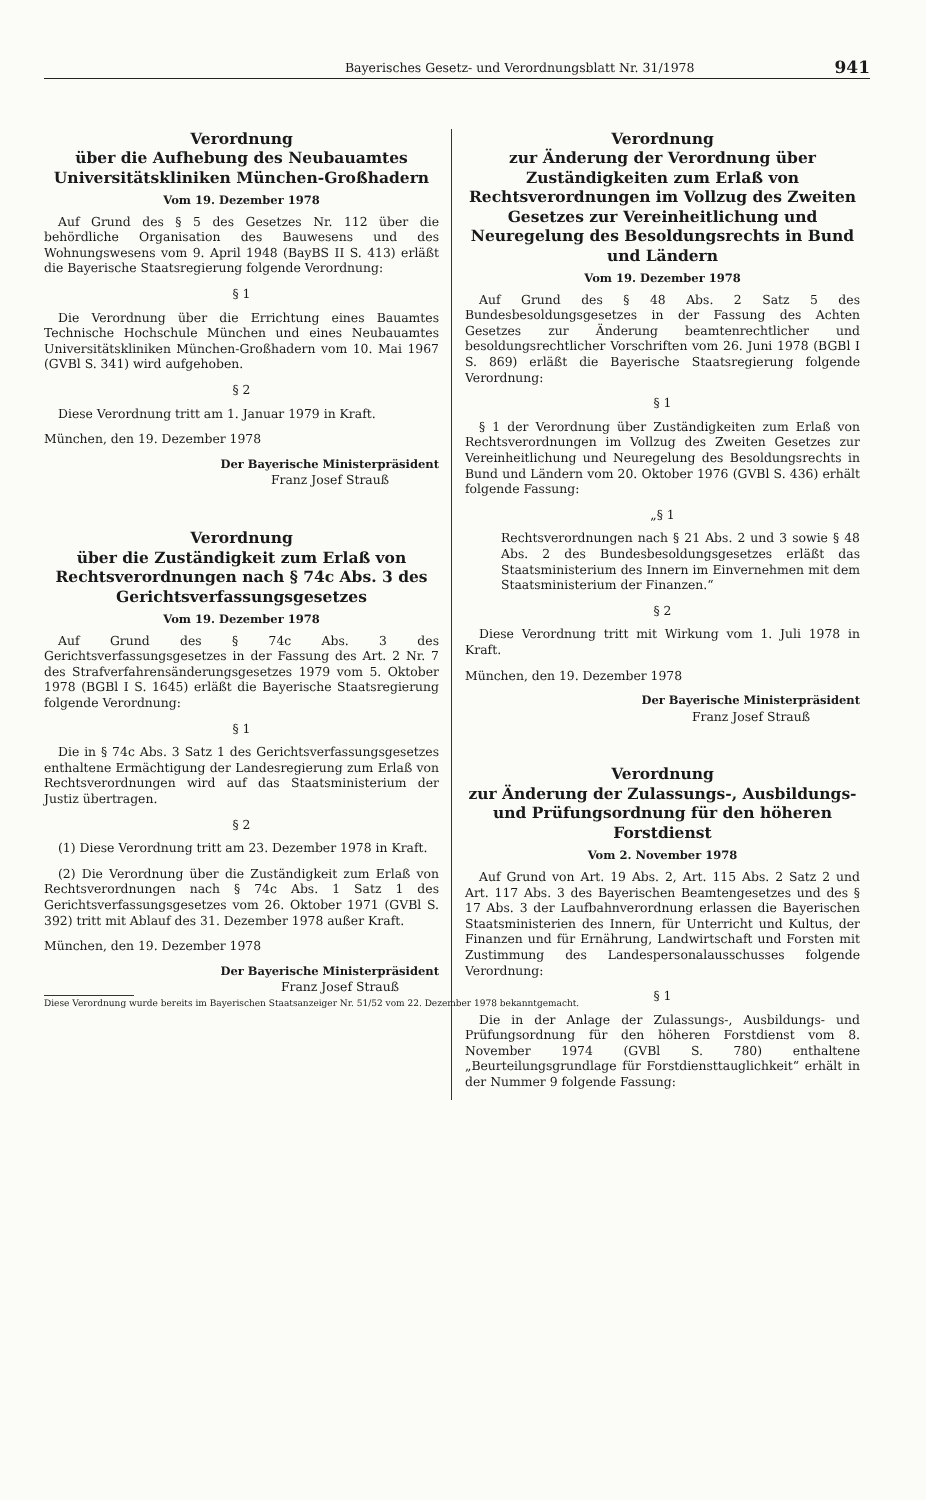Bayerisches Gesetz- und Verordnungsblatt Nr. 31/1978 941
Verordnung
über die Aufhebung des Neubauamtes
Universitätskliniken München-Großhadern
Vom 19. Dezember 1978
Auf Grund des § 5 des Gesetzes Nr. 112 über die behördliche Organisation des Bauwesens und des Wohnungswesens vom 9. April 1948 (BayBS II S. 413) erläßt die Bayerische Staatsregierung folgende Verordnung:
§ 1
Die Verordnung über die Errichtung eines Bauamtes Technische Hochschule München und eines Neubauamtes Universitätskliniken München-Großhadern vom 10. Mai 1967 (GVBl S. 341) wird aufgehoben.
§ 2
Diese Verordnung tritt am 1. Januar 1979 in Kraft.
München, den 19. Dezember 1978
Der Bayerische Ministerpräsident
Franz Josef Strauß
Verordnung
über die Zuständigkeit zum Erlaß von
Rechtsverordnungen nach § 74c Abs. 3 des
Gerichtsverfassungsgesetzes
Vom 19. Dezember 1978
Auf Grund des § 74c Abs. 3 des Gerichtsverfassungsgesetzes in der Fassung des Art. 2 Nr. 7 des Strafverfahrensänderungsgesetzes 1979 vom 5. Oktober 1978 (BGBl I S. 1645) erläßt die Bayerische Staatsregierung folgende Verordnung:
§ 1
Die in § 74c Abs. 3 Satz 1 des Gerichtsverfassungsgesetzes enthaltene Ermächtigung der Landesregierung zum Erlaß von Rechtsverordnungen wird auf das Staatsministerium der Justiz übertragen.
§ 2
(1) Diese Verordnung tritt am 23. Dezember 1978 in Kraft.
(2) Die Verordnung über die Zuständigkeit zum Erlaß von Rechtsverordnungen nach § 74c Abs. 1 Satz 1 des Gerichtsverfassungsgesetzes vom 26. Oktober 1971 (GVBl S. 392) tritt mit Ablauf des 31. Dezember 1978 außer Kraft.
München, den 19. Dezember 1978
Der Bayerische Ministerpräsident
Franz Josef Strauß
Diese Verordnung wurde bereits im Bayerischen Staatsanzeiger Nr. 51/52 vom 22. Dezember 1978 bekanntgemacht.
Verordnung
zur Änderung der Verordnung über Zuständigkeiten zum Erlaß von Rechtsverordnungen im Vollzug des Zweiten Gesetzes zur Vereinheitlichung und Neuregelung des Besoldungsrechts in Bund und Ländern
Vom 19. Dezember 1978
Auf Grund des § 48 Abs. 2 Satz 5 des Bundesbesoldungsgesetzes in der Fassung des Achten Gesetzes zur Änderung beamtenrechtlicher und besoldungsrechtlicher Vorschriften vom 26. Juni 1978 (BGBl I S. 869) erläßt die Bayerische Staatsregierung folgende Verordnung:
§ 1
§ 1 der Verordnung über Zuständigkeiten zum Erlaß von Rechtsverordnungen im Vollzug des Zweiten Gesetzes zur Vereinheitlichung und Neuregelung des Besoldungsrechts in Bund und Ländern vom 20. Oktober 1976 (GVBl S. 436) erhält folgende Fassung:
„§ 1
Rechtsverordnungen nach § 21 Abs. 2 und 3 sowie § 48 Abs. 2 des Bundesbesoldungsgesetzes erläßt das Staatsministerium des Innern im Einvernehmen mit dem Staatsministerium der Finanzen.“
§ 2
Diese Verordnung tritt mit Wirkung vom 1. Juli 1978 in Kraft.
München, den 19. Dezember 1978
Der Bayerische Ministerpräsident
Franz Josef Strauß
Verordnung
zur Änderung der Zulassungs-, Ausbildungs- und Prüfungsordnung für den höheren Forstdienst
Vom 2. November 1978
Auf Grund von Art. 19 Abs. 2, Art. 115 Abs. 2 Satz 2 und Art. 117 Abs. 3 des Bayerischen Beamtengesetzes und des § 17 Abs. 3 der Laufbahnverordnung erlassen die Bayerischen Staatsministerien des Innern, für Unterricht und Kultus, der Finanzen und für Ernährung, Landwirtschaft und Forsten mit Zustimmung des Landespersonalausschusses folgende Verordnung:
§ 1
Die in der Anlage der Zulassungs-, Ausbildungs- und Prüfungsordnung für den höheren Forstdienst vom 8. November 1974 (GVBl S. 780) enthaltene „Beurteilungsgrundlage für Forstdiensttauglichkeit“ erhält in der Nummer 9 folgende Fassung: